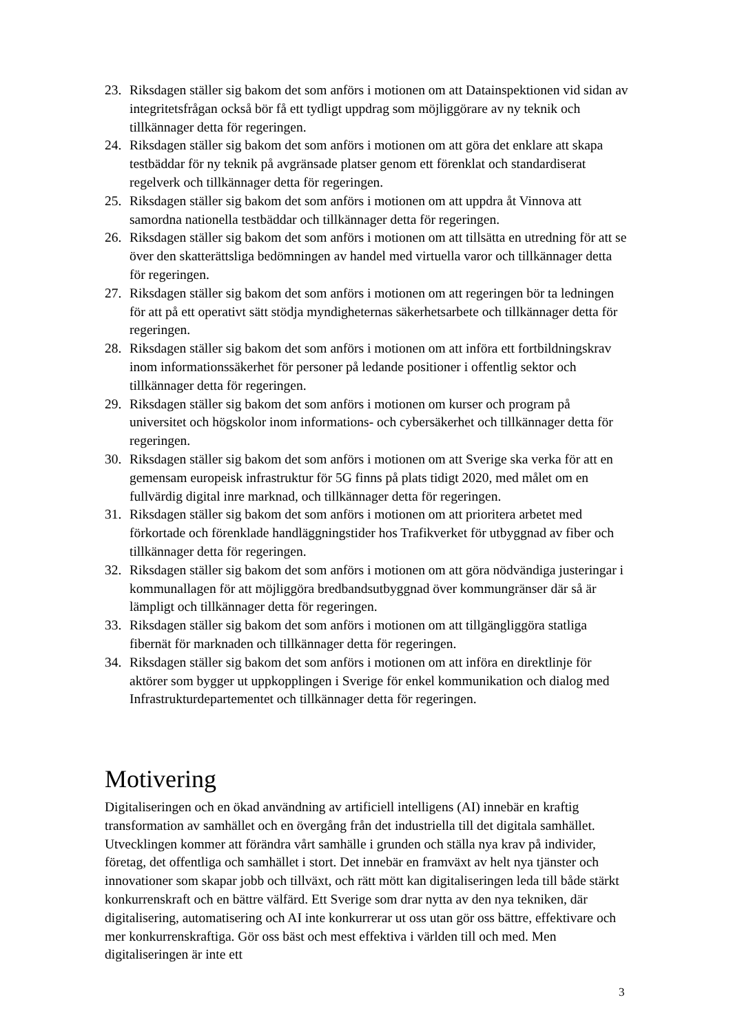23. Riksdagen ställer sig bakom det som anförs i motionen om att Datainspektionen vid sidan av integritetsfrågan också bör få ett tydligt uppdrag som möjliggörare av ny teknik och tillkännager detta för regeringen.
24. Riksdagen ställer sig bakom det som anförs i motionen om att göra det enklare att skapa testbäddar för ny teknik på avgränsade platser genom ett förenklat och standardiserat regelverk och tillkännager detta för regeringen.
25. Riksdagen ställer sig bakom det som anförs i motionen om att uppdra åt Vinnova att samordna nationella testbäddar och tillkännager detta för regeringen.
26. Riksdagen ställer sig bakom det som anförs i motionen om att tillsätta en utredning för att se över den skatterättsliga bedömningen av handel med virtuella varor och tillkännager detta för regeringen.
27. Riksdagen ställer sig bakom det som anförs i motionen om att regeringen bör ta ledningen för att på ett operativt sätt stödja myndigheternas säkerhetsarbete och tillkännager detta för regeringen.
28. Riksdagen ställer sig bakom det som anförs i motionen om att införa ett fortbildningskrav inom informationssäkerhet för personer på ledande positioner i offentlig sektor och tillkännager detta för regeringen.
29. Riksdagen ställer sig bakom det som anförs i motionen om kurser och program på universitet och högskolor inom informations- och cybersäkerhet och tillkännager detta för regeringen.
30. Riksdagen ställer sig bakom det som anförs i motionen om att Sverige ska verka för att en gemensam europeisk infrastruktur för 5G finns på plats tidigt 2020, med målet om en fullvärdig digital inre marknad, och tillkännager detta för regeringen.
31. Riksdagen ställer sig bakom det som anförs i motionen om att prioritera arbetet med förkortade och förenklade handläggningstider hos Trafikverket för utbyggnad av fiber och tillkännager detta för regeringen.
32. Riksdagen ställer sig bakom det som anförs i motionen om att göra nödvändiga justeringar i kommunallagen för att möjliggöra bredbandsutbyggnad över kommungränser där så är lämpligt och tillkännager detta för regeringen.
33. Riksdagen ställer sig bakom det som anförs i motionen om att tillgängliggöra statliga fibernät för marknaden och tillkännager detta för regeringen.
34. Riksdagen ställer sig bakom det som anförs i motionen om att införa en direktlinje för aktörer som bygger ut uppkopplingen i Sverige för enkel kommunikation och dialog med Infrastrukturdepartementet och tillkännager detta för regeringen.
Motivering
Digitaliseringen och en ökad användning av artificiell intelligens (AI) innebär en kraftig transformation av samhället och en övergång från det industriella till det digitala samhället. Utvecklingen kommer att förändra vårt samhälle i grunden och ställa nya krav på individer, företag, det offentliga och samhället i stort. Det innebär en framväxt av helt nya tjänster och innovationer som skapar jobb och tillväxt, och rätt mött kan digitaliseringen leda till både stärkt konkurrenskraft och en bättre välfärd. Ett Sverige som drar nytta av den nya tekniken, där digitalisering, automatisering och AI inte konkurrerar ut oss utan gör oss bättre, effektivare och mer konkurrenskraftiga. Gör oss bäst och mest effektiva i världen till och med. Men digitaliseringen är inte ett
3